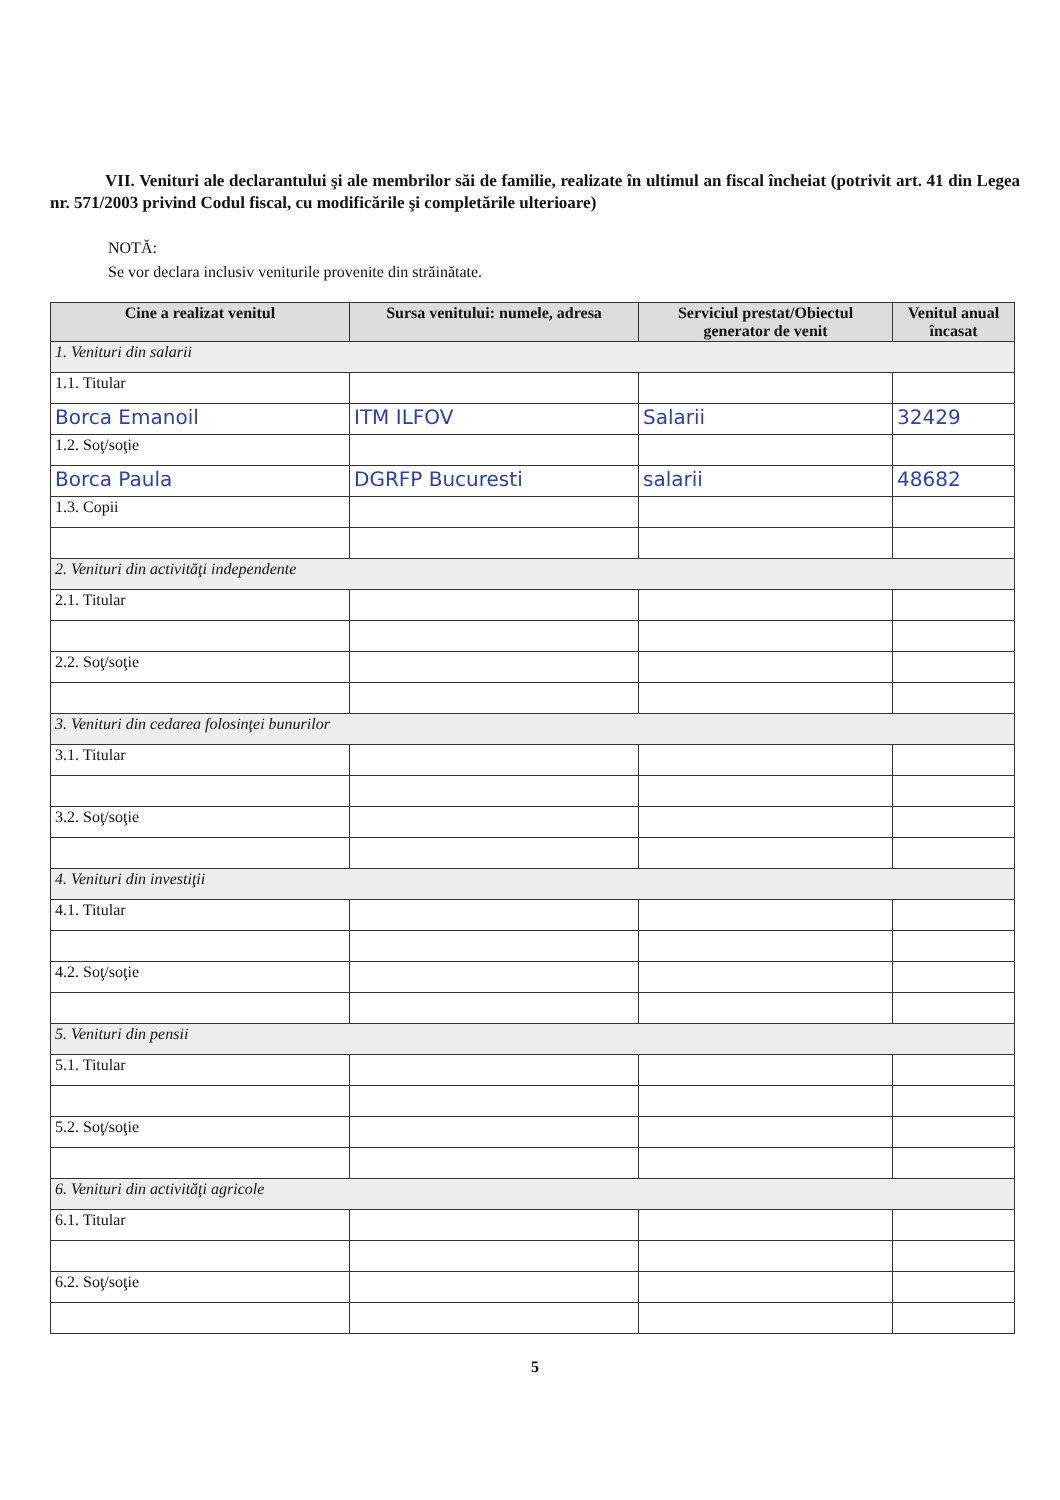VII. Venituri ale declarantului şi ale membrilor săi de familie, realizate în ultimul an fiscal încheiat (potrivit art. 41 din Legea nr. 571/2003 privind Codul fiscal, cu modificările şi completările ulterioare)
NOTĂ:
Se vor declara inclusiv veniturile provenite din străinătate.
| Cine a realizat venitul | Sursa venitului: numele, adresa | Serviciul prestat/Obiectul generator de venit | Venitul anual încasat |
| --- | --- | --- | --- |
| 1. Venituri din salarii | | | |
| 1.1. Titular | | | |
| Borca Emanoil | ITM ILFOV | Salarii | 32429 |
| 1.2. Soţ/soţie | | | |
| Borca Paula | DGRFP Bucuresti | salarii | 48682 |
| 1.3. Copii | | | |
| 2. Venituri din activităţi independente | | | |
| 2.1. Titular | | | |
| 2.2. Soţ/soţie | | | |
| 3. Venituri din cedarea folosinţei bunurilor | | | |
| 3.1. Titular | | | |
| 3.2. Soţ/soţie | | | |
| 4. Venituri din investiţii | | | |
| 4.1. Titular | | | |
| 4.2. Soţ/soţie | | | |
| 5. Venituri din pensii | | | |
| 5.1. Titular | | | |
| 5.2. Soţ/soţie | | | |
| 6. Venituri din activităţi agricole | | | |
| 6.1. Titular | | | |
| 6.2. Soţ/soţie | | | |
5